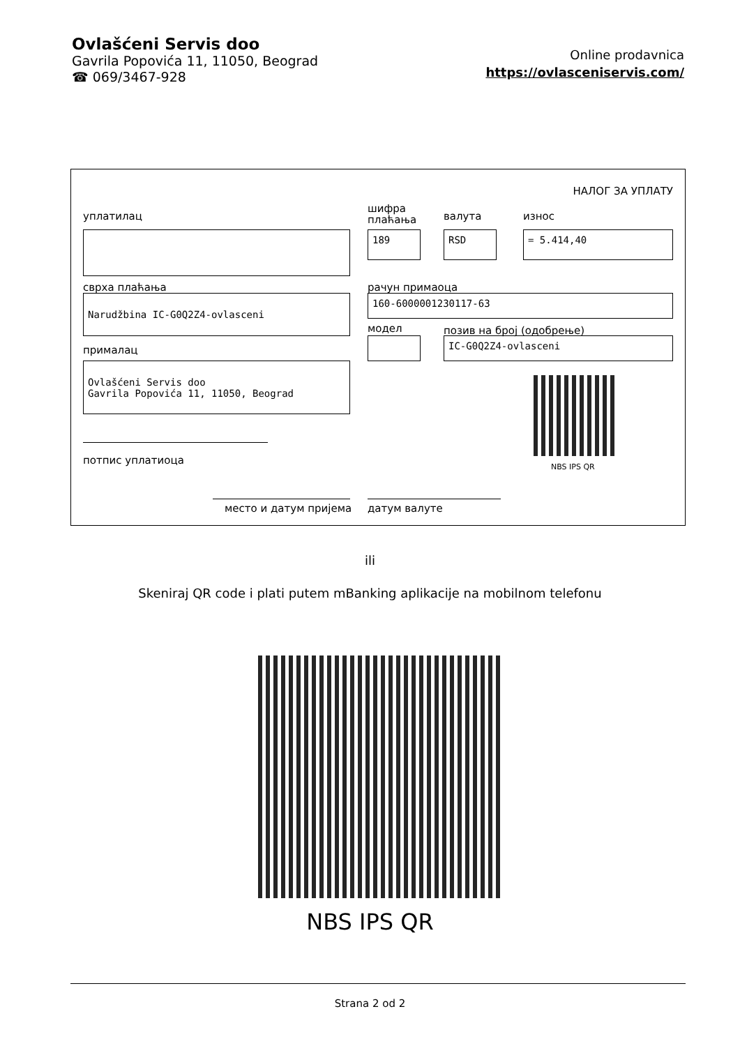Ovlašćeni Servis doo
Gavrila Popovića 11, 11050, Beograd
☎ 069/3467-928
Online prodavnica
https://ovlasceniservis.com/
НАЛОГ ЗА УПЛАТУ
уплатилац
шифра
плаћања
валута износ
189 RSD = 5.414,40
сврха плаћања рачун примаоца
Narudžbina IC-G0Q2Z4-ovlasceni 160-6000001230117-63
модел позив на број (одобрење)
IC-G0Q2Z4-ovlasceni
прималац
Ovlašćeni Servis doo
Gavrila Popovića 11, 11050, Beograd
NBS IPS QR
потпис уплатиоца
место и датум пријема датум валуте
ili
Skeniraj QR code i plati putem mBanking aplikacije na mobilnom telefonu
NBS IPS QR
Strana 2 od 2